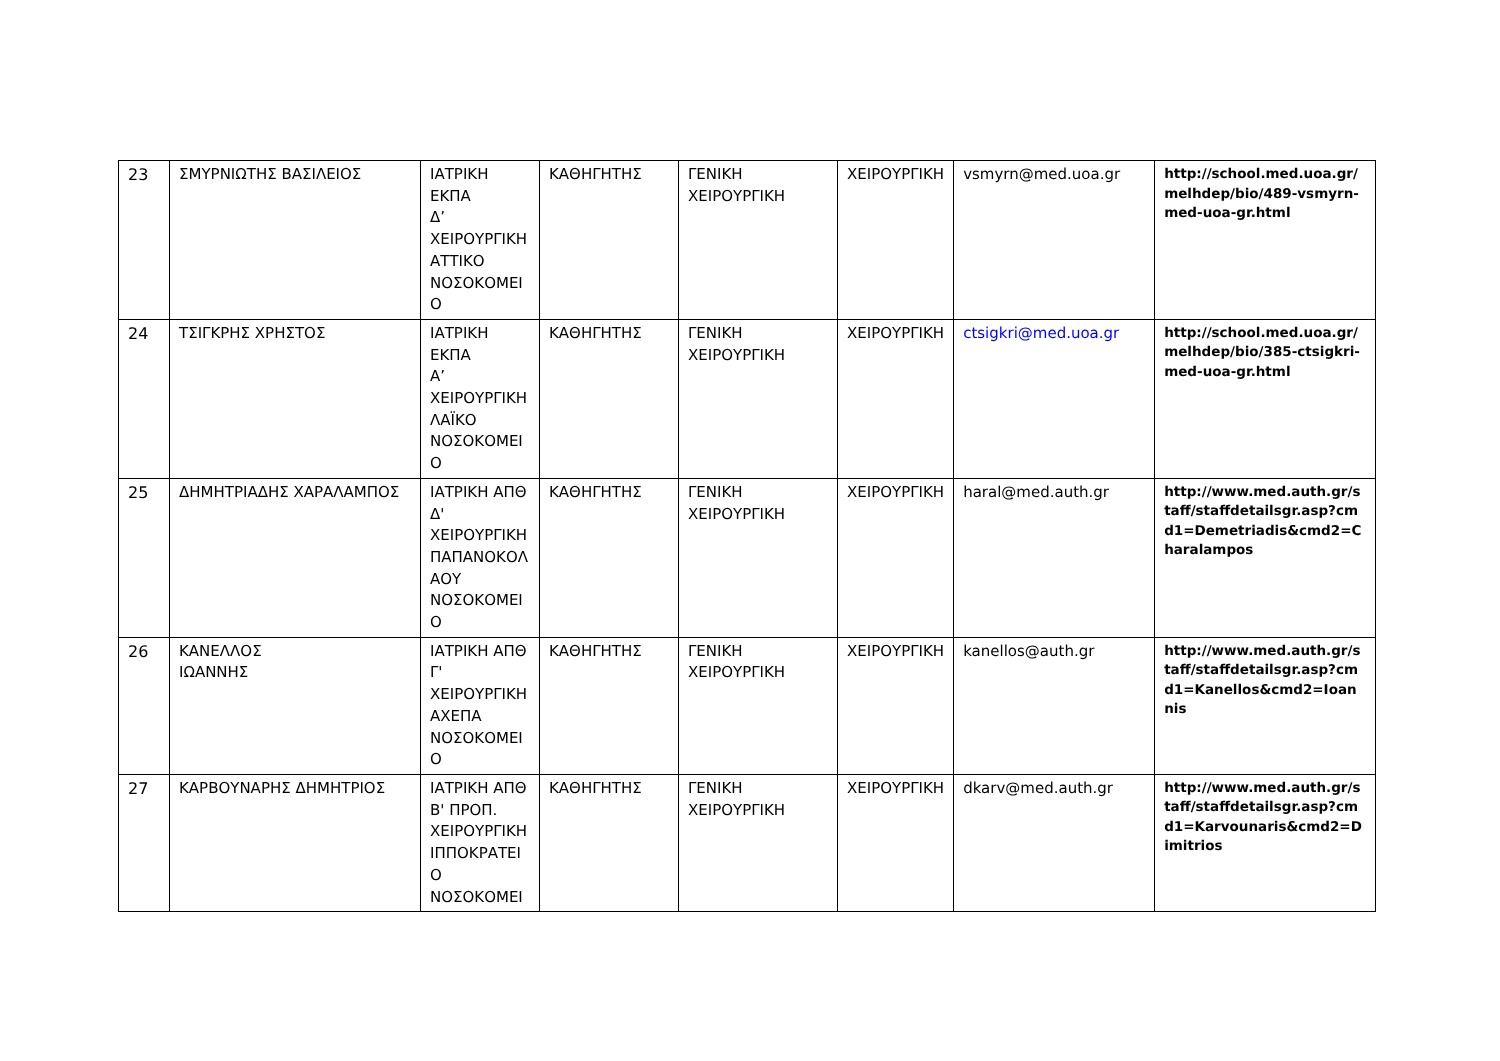| 23 | ΣΜΥΡΝΙΩΤΗΣ ΒΑΣΙΛΕΙΟΣ | ΙΑΤΡΙΚΗ ΕΚΠΑ Δ’ ΧΕΙΡΟΥΡΓΙΚΗ ΑΤΤΙΚΟ ΝΟΣΟΚΟΜΕΙ Ο | ΚΑΘΗΓΗΤΗΣ | ΓΕΝΙΚΗ ΧΕΙΡΟΥΡΓΙΚΗ | ΧΕΙΡΟΥΡΓΙΚΗ | vsmyrn@med.uoa.gr | http://school.med.uoa.gr/melhdep/bio/489-vsmyrn-med-uoa-gr.html |
| 24 | ΤΣΙΓΚΡΗΣ ΧΡΗΣΤΟΣ | ΙΑΤΡΙΚΗ ΕΚΠΑ Α’ ΧΕΙΡΟΥΡΓΙΚΗ ΛΑΪΚΟ ΝΟΣΟΚΟΜΕΙ Ο | ΚΑΘΗΓΗΤΗΣ | ΓΕΝΙΚΗ ΧΕΙΡΟΥΡΓΙΚΗ | ΧΕΙΡΟΥΡΓΙΚΗ | ctsigkri@med.uoa.gr | http://school.med.uoa.gr/melhdep/bio/385-ctsigkri-med-uoa-gr.html |
| 25 | ΔΗΜΗΤΡΙΑΔΗΣ ΧΑΡΑΛΑΜΠΟΣ | ΙΑΤΡΙΚΗ ΑΠΘ Δ' ΧΕΙΡΟΥΡΓΙΚΗ ΠΑΠΑΝΟΚΟΛ ΑΟΥ ΝΟΣΟΚΟΜΕΙ Ο | ΚΑΘΗΓΗΤΗΣ | ΓΕΝΙΚΗ ΧΕΙΡΟΥΡΓΙΚΗ | ΧΕΙΡΟΥΡΓΙΚΗ | haral@med.auth.gr | http://www.med.auth.gr/staff/staffdetailsgr.asp?cmd1=Demetriadis&cmd2=Charalampos |
| 26 | ΚΑΝΕΛΛΟΣ ΙΩΑΝΝΗΣ | ΙΑΤΡΙΚΗ ΑΠΘ Γ' ΧΕΙΡΟΥΡΓΙΚΗ ΑΧΕΠΑ ΝΟΣΟΚΟΜΕΙ Ο | ΚΑΘΗΓΗΤΗΣ | ΓΕΝΙΚΗ ΧΕΙΡΟΥΡΓΙΚΗ | ΧΕΙΡΟΥΡΓΙΚΗ | kanellos@auth.gr | http://www.med.auth.gr/staff/staffdetailsgr.asp?cmd1=Kanellos&cmd2=Ioannis |
| 27 | ΚΑΡΒΟΥΝΑΡΗΣ ΔΗΜΗΤΡΙΟΣ | ΙΑΤΡΙΚΗ ΑΠΘ Β' ΠΡΟΠ. ΧΕΙΡΟΥΡΓΙΚΗ ΙΠΠΟΚΡΑΤΕΙ Ο ΝΟΣΟΚΟΜΕΙ | ΚΑΘΗΓΗΤΗΣ | ΓΕΝΙΚΗ ΧΕΙΡΟΥΡΓΙΚΗ | ΧΕΙΡΟΥΡΓΙΚΗ | dkarv@med.auth.gr | http://www.med.auth.gr/staff/staffdetailsgr.asp?cmd1=Karvounaris&cmd2=Dimitrios |